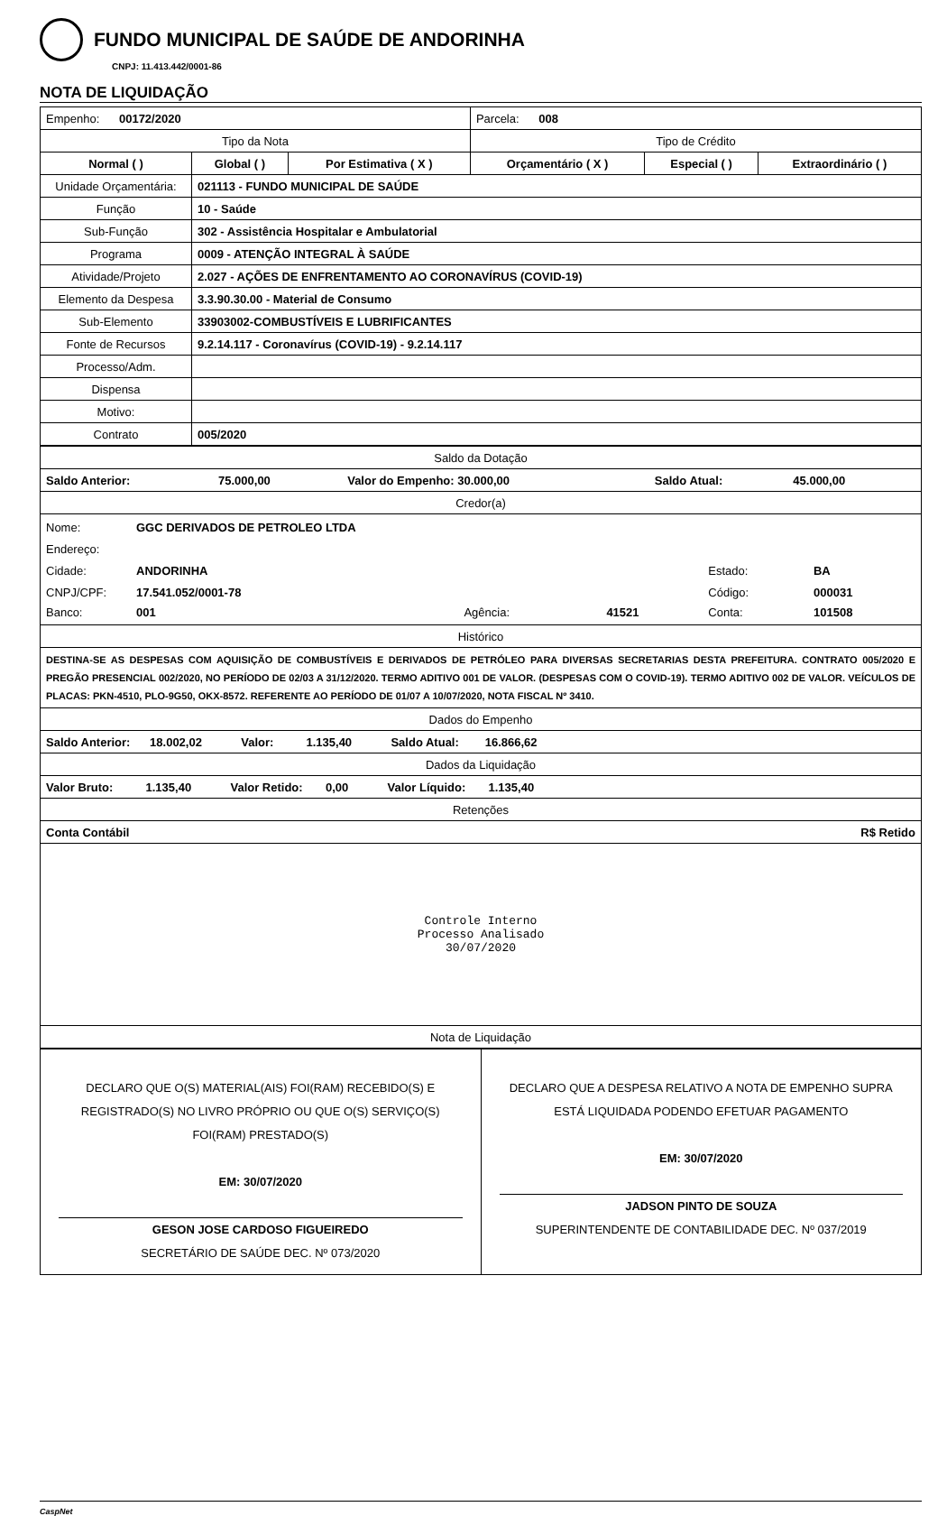FUNDO MUNICIPAL DE SAÚDE DE ANDORINHA
CNPJ: 11.413.442/0001-86
NOTA DE LIQUIDAÇÃO
| Empenho: 00172/2020 | | | Parcela: 008 | | |
| Tipo da Nota | | | Tipo de Crédito | | |
| Normal ( ) | Global ( ) | Por Estimativa ( X ) | Orçamentário ( X ) | Especial ( ) | Extraordinário ( ) |
| Unidade Orçamentária: | 021113 - FUNDO MUNICIPAL DE SAÚDE | | | | |
| Função | 10 - Saúde | | | | |
| Sub-Função | 302 - Assistência Hospitalar e Ambulatorial | | | | |
| Programa | 0009 - ATENÇÃO INTEGRAL À SAÚDE | | | | |
| Atividade/Projeto | 2.027 - AÇÕES DE ENFRENTAMENTO AO CORONAVÍRUS (COVID-19) | | | | |
| Elemento da Despesa | 3.3.90.30.00 - Material de Consumo | | | | |
| Sub-Elemento | 33903002-COMBUSTÍVEIS E LUBRIFICANTES | | | | |
| Fonte de Recursos | 9.2.14.117 - Coronavírus (COVID-19) - 9.2.14.117 | | | | |
| Processo/Adm. | | | | | |
| Dispensa | | | | | |
| Motivo: | | | | | |
| Contrato | 005/2020 | | | | |
| Saldo da Dotação | | | | | |
| Saldo Anterior: | 75.000,00 | Valor do Empenho: 30.000,00 | | Saldo Atual: | 45.000,00 |
| Credor(a) | | | | | |
| / Nome: / GGC DERIVADOS DE PETROLEO LTDA / / / / / / Endereço: / / / / / / / Cidade: / ANDORINHA / / / Estado: / BA / / CNPJ/CPF: / 17.541.052/0001-78 / / / Código: / 000031 / / Banco: / 001 / Agência: / 41521 / Conta: / 101508 / | | | | | |
| Histórico | | | | | |
| DESTINA-SE AS DESPESAS COM AQUISIÇÃO DE COMBUSTÍVEIS E DERIVADOS DE PETRÓLEO PARA DIVERSAS SECRETARIAS DESTA PREFEITURA. CONTRATO 005/2020 E PREGÃO PRESENCIAL 002/2020, NO PERÍODO DE 02/03 A 31/12/2020. TERMO ADITIVO 001 DE VALOR. (DESPESAS COM O COVID-19). TERMO ADITIVO 002 DE VALOR. VEÍCULOS DE PLACAS: PKN-4510, PLO-9G50, OKX-8572. REFERENTE AO PERÍODO DE 01/07 A 10/07/2020, NOTA FISCAL Nº 3410. | | | | | |
| Dados do Empenho | | | | | |
| Saldo Anterior: 18.002,02 Valor: 1.135,40 Saldo Atual: 16.866,62 | | | | | |
| Dados da Liquidação | | | | | |
| Valor Bruto: 1.135,40 Valor Retido: 0,00 Valor Líquido: 1.135,40 | | | | | |
| Retenções | | | | | |
| Conta Contábil | | | | | R$ Retido |
| Controle Interno Processo Analisado 30/07/2020 | | | | | |
| Nota de Liquidação | | | | | |
| DECLARO QUE O(S) MATERIAL(AIS) FOI(RAM) RECEBIDO(S) E REGISTRADO(S) NO LIVRO PRÓPRIO OU QUE O(S) SERVIÇO(S) FOI(RAM) PRESTADO(S) EM: 30/07/2020 GESON JOSE CARDOSO FIGUEIREDO SECRETÁRIO DE SAÚDE DEC. Nº 073/2020 | DECLARO QUE A DESPESA RELATIVO A NOTA DE EMPENHO SUPRA ESTÁ LIQUIDADA PODENDO EFETUAR PAGAMENTO EM: 30/07/2020 JADSON PINTO DE SOUZA SUPERINTENDENTE DE CONTABILIDADE DEC. Nº 037/2019 |
CaspNet